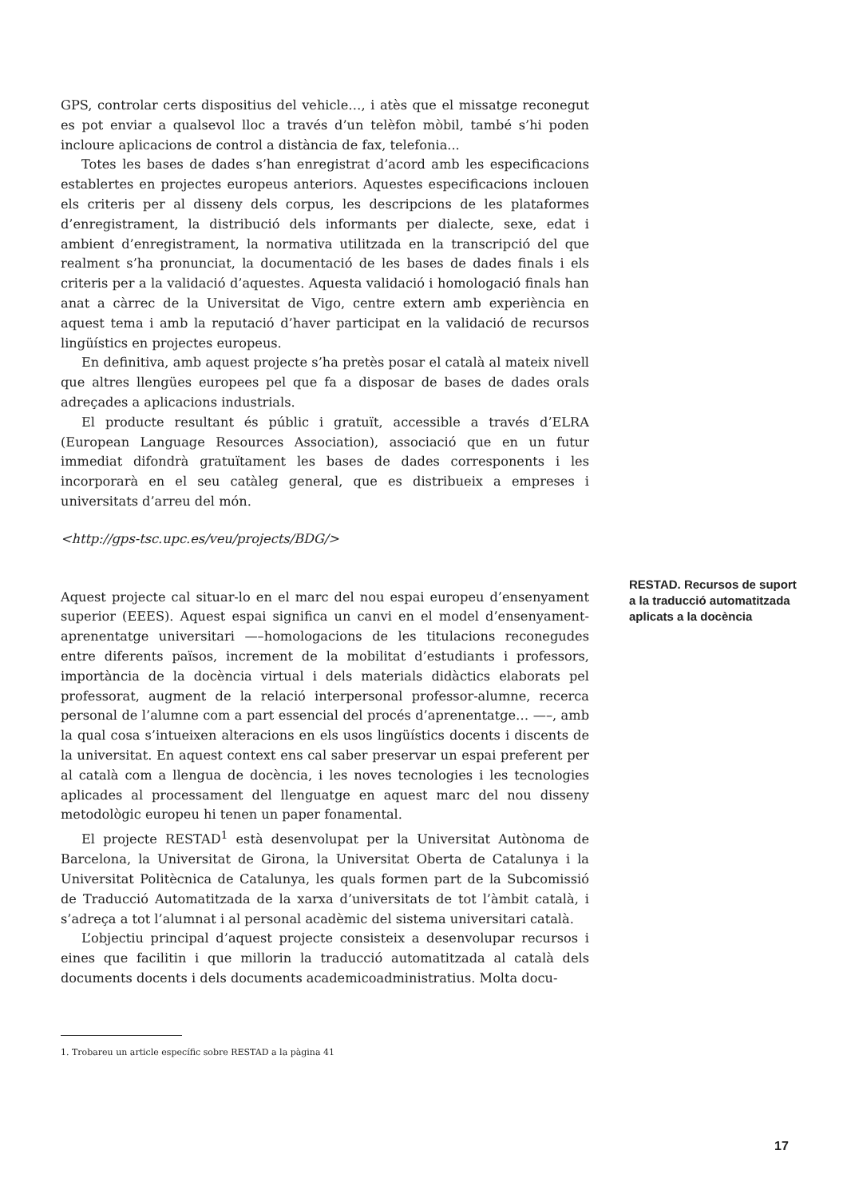GPS, controlar certs dispositius del vehicle…, i atès que el missatge reconegut es pot enviar a qualsevol lloc a través d’un telèfon mòbil, també s’hi poden incloure aplicacions de control a distància de fax, telefonia...
Totes les bases de dades s’han enregistrat d’acord amb les especificacions establertes en projectes europeus anteriors. Aquestes especificacions inclouen els criteris per al disseny dels corpus, les descripcions de les plataformes d’enregistrament, la distribució dels informants per dialecte, sexe, edat i ambient d’enregistrament, la normativa utilitzada en la transcripció del que realment s’ha pronunciat, la documentació de les bases de dades finals i els criteris per a la validació d’aquestes. Aquesta validació i homologació finals han anat a càrrec de la Universitat de Vigo, centre extern amb experiència en aquest tema i amb la reputació d’haver participat en la validació de recursos lingüístics en projectes europeus.
En definitiva, amb aquest projecte s’ha pretès posar el català al mateix nivell que altres llengües europees pel que fa a disposar de bases de dades orals adreçades a aplicacions industrials.
El producte resultant és públic i gratuït, accessible a través d’ELRA (European Language Resources Association), associació que en un futur immediat difondrà gratuïtament les bases de dades corresponents i les incorporarà en el seu catàleg general, que es distribueix a empreses i universitats d’arreu del món.
<http://gps-tsc.upc.es/veu/projects/BDG/>
Aquest projecte cal situar-lo en el marc del nou espai europeu d’ensenyament superior (EEES). Aquest espai significa un canvi en el model d’ensenyament-aprenentatge universitari —–homologacions de les titulacions reconegudes entre diferents països, increment de la mobilitat d’estudiants i professors, importància de la docència virtual i dels materials didàctics elaborats pel professorat, augment de la relació interpersonal professor-alumne, recerca personal de l’alumne com a part essencial del procés d’aprenentatge… —–, amb la qual cosa s’intueixen alteracions en els usos lingüístics docents i discents de la universitat. En aquest context ens cal saber preservar un espai preferent per al català com a llengua de docència, i les noves tecnologies i les tecnologies aplicades al processament del llenguatge en aquest marc del nou disseny metodològic europeu hi tenen un paper fonamental.
El projecte RESTAD<sup>1</sup> està desenvolupat per la Universitat Autònoma de Barcelona, la Universitat de Girona, la Universitat Oberta de Catalunya i la Universitat Politècnica de Catalunya, les quals formen part de la Subcomissió de Traducció Automatitzada de la xarxa d’universitats de tot l’àmbit català, i s’adreça a tot l’alumnat i al personal acadèmic del sistema universitari català.
L’objectiu principal d’aquest projecte consisteix a desenvolupar recursos i eines que facilitin i que millorin la traducció automatitzada al català dels documents docents i dels documents academicoadministratius. Molta docu-
RESTAD. Recursos de suport a la traducció automatitzada aplicats a la docència
1. Trobareu un article específic sobre RESTAD a la pàgina 41
17